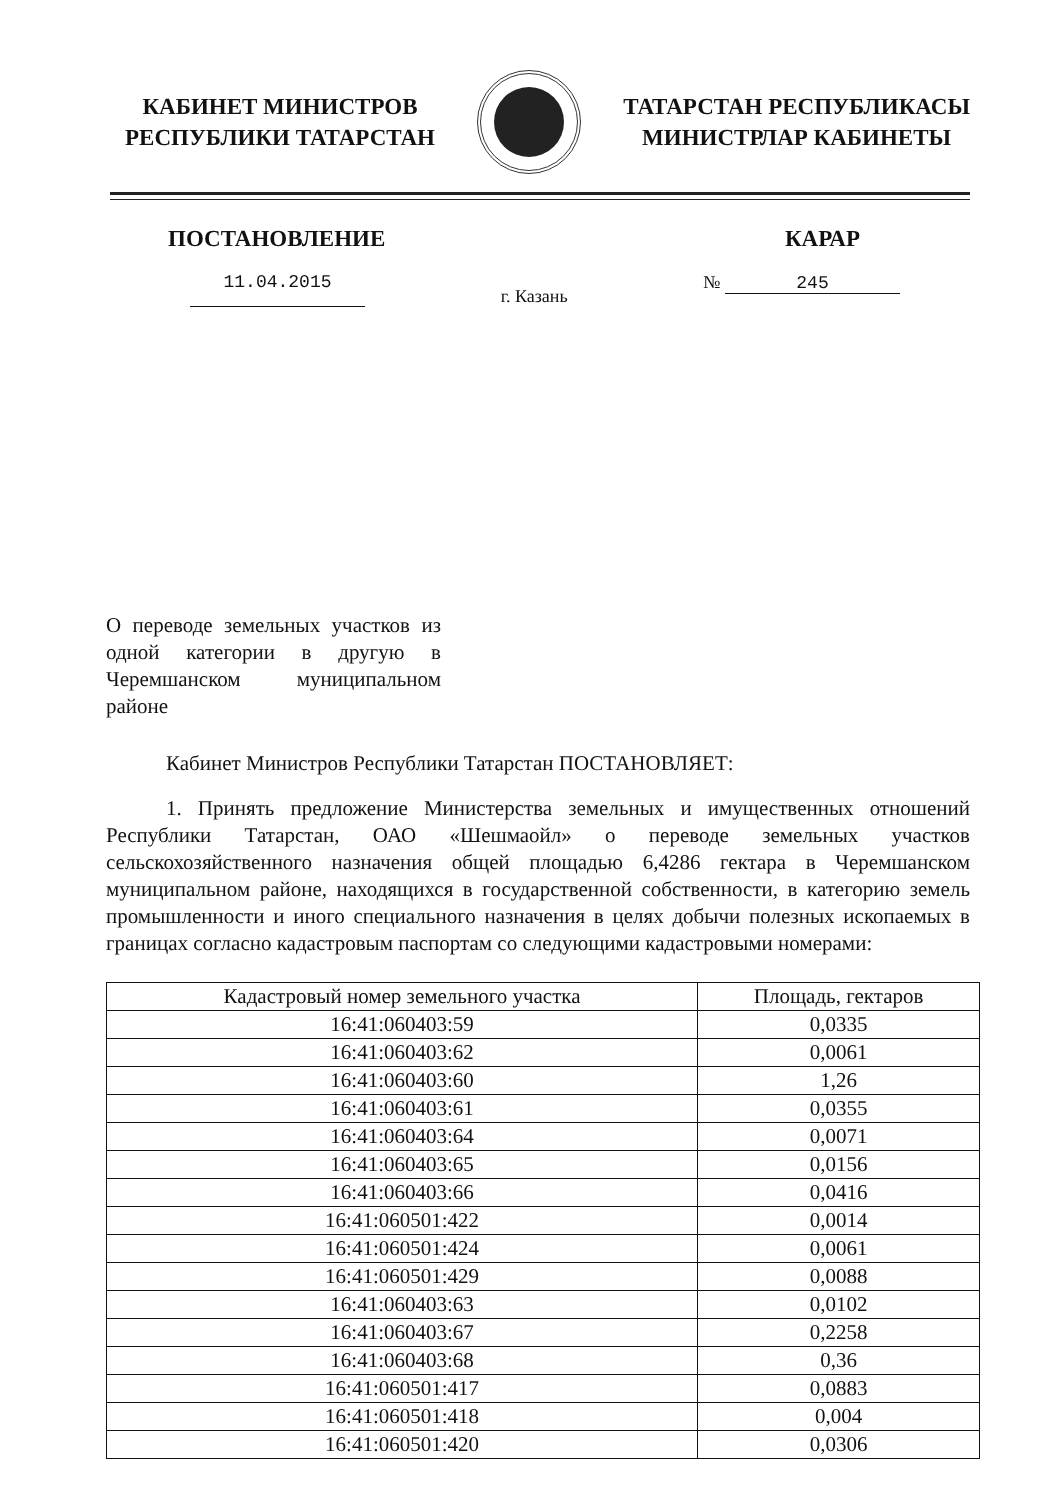КАБИНЕТ МИНИСТРОВ
РЕСПУБЛИКИ ТАТАРСТАН
ТАТАРСТАН РЕСПУБЛИКАСЫ
МИНИСТРЛАР КАБИНЕТЫ
ПОСТАНОВЛЕНИЕ КАРАР
11.04.2015 г. Казань № 245
О переводе земельных участков из одной категории в другую в Черемшанском муниципальном районе
Кабинет Министров Республики Татарстан ПОСТАНОВЛЯЕТ:
1. Принять предложение Министерства земельных и имущественных отношений Республики Татарстан, ОАО «Шешмаойл» о переводе земельных участков сельскохозяйственного назначения общей площадью 6,4286 гектара в Черемшанском муниципальном районе, находящихся в государственной собственности, в категорию земель промышленности и иного специального назначения в целях добычи полезных ископаемых в границах согласно кадастровым паспортам со следующими кадастровыми номерами:
| Кадастровый номер земельного участка | Площадь, гектаров |
| --- | --- |
| 16:41:060403:59 | 0,0335 |
| 16:41:060403:62 | 0,0061 |
| 16:41:060403:60 | 1,26 |
| 16:41:060403:61 | 0,0355 |
| 16:41:060403:64 | 0,0071 |
| 16:41:060403:65 | 0,0156 |
| 16:41:060403:66 | 0,0416 |
| 16:41:060501:422 | 0,0014 |
| 16:41:060501:424 | 0,0061 |
| 16:41:060501:429 | 0,0088 |
| 16:41:060403:63 | 0,0102 |
| 16:41:060403:67 | 0,2258 |
| 16:41:060403:68 | 0,36 |
| 16:41:060501:417 | 0,0883 |
| 16:41:060501:418 | 0,004 |
| 16:41:060501:420 | 0,0306 |